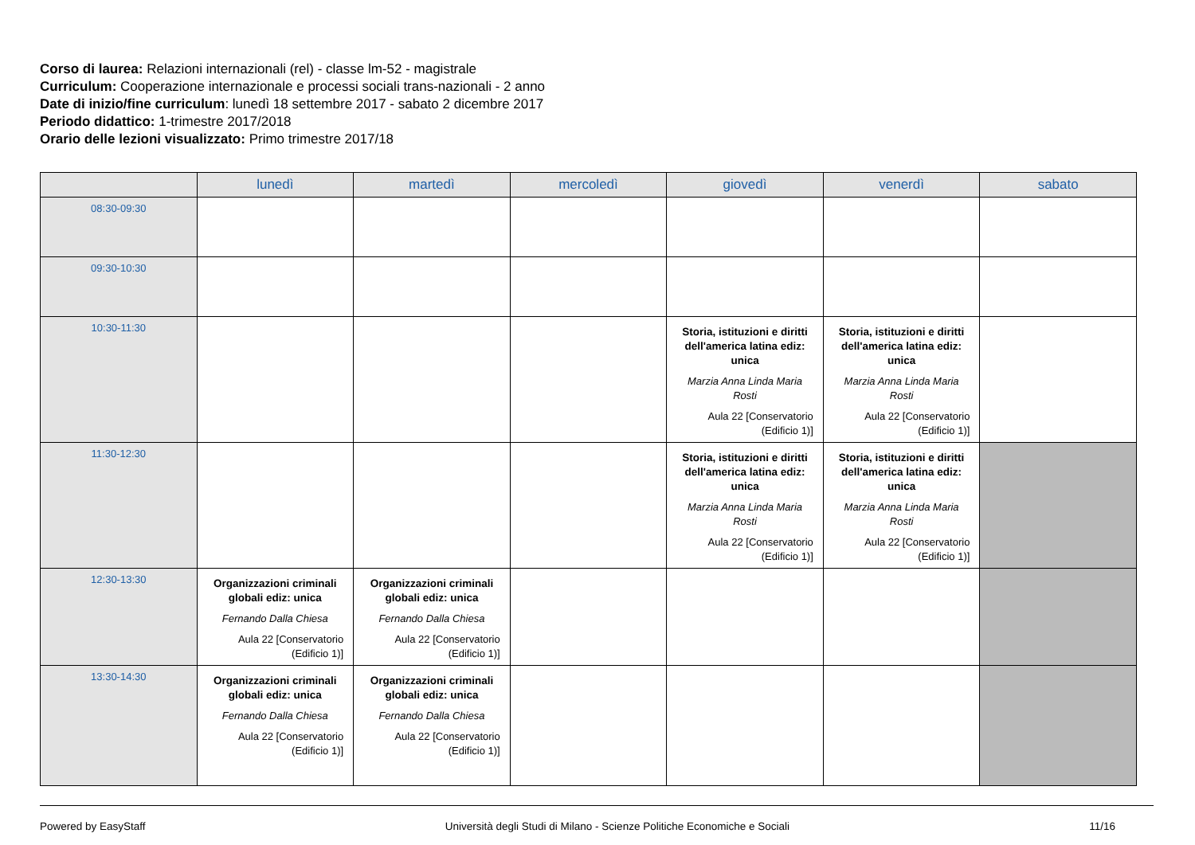Corso di laurea: Relazioni internazionali (rel) - classe lm-52 - magistrale
Curriculum: Cooperazione internazionale e processi sociali trans-nazionali - 2 anno
Date di inizio/fine curriculum: lunedì 18 settembre 2017 - sabato 2 dicembre 2017
Periodo didattico: 1-trimestre 2017/2018
Orario delle lezioni visualizzato: Primo trimestre 2017/18
| | lunedì | martedì | mercoledì | giovedì | venerdì | sabato |
| --- | --- | --- | --- | --- | --- | --- |
| 08:30-09:30 | | | | | | |
| 09:30-10:30 | | | | | | |
| 10:30-11:30 | | | | Storia, istituzioni e diritti dell'america latina ediz: unica Marzia Anna Linda Maria Rosti Aula 22 [Conservatorio (Edificio 1)] | Storia, istituzioni e diritti dell'america latina ediz: unica Marzia Anna Linda Maria Rosti Aula 22 [Conservatorio (Edificio 1)] | |
| 11:30-12:30 | | | | Storia, istituzioni e diritti dell'america latina ediz: unica Marzia Anna Linda Maria Rosti Aula 22 [Conservatorio (Edificio 1)] | Storia, istituzioni e diritti dell'america latina ediz: unica Marzia Anna Linda Maria Rosti Aula 22 [Conservatorio (Edificio 1)] | |
| 12:30-13:30 | Organizzazioni criminali globali ediz: unica Fernando Dalla Chiesa Aula 22 [Conservatorio (Edificio 1)] | Organizzazioni criminali globali ediz: unica Fernando Dalla Chiesa Aula 22 [Conservatorio (Edificio 1)] | | | | |
| 13:30-14:30 | Organizzazioni criminali globali ediz: unica Fernando Dalla Chiesa Aula 22 [Conservatorio (Edificio 1)] | Organizzazioni criminali globali ediz: unica Fernando Dalla Chiesa Aula 22 [Conservatorio (Edificio 1)] | | | | |
Powered by EasyStaff Università degli Studi di Milano - Scienze Politiche Economiche e Sociali 11/16